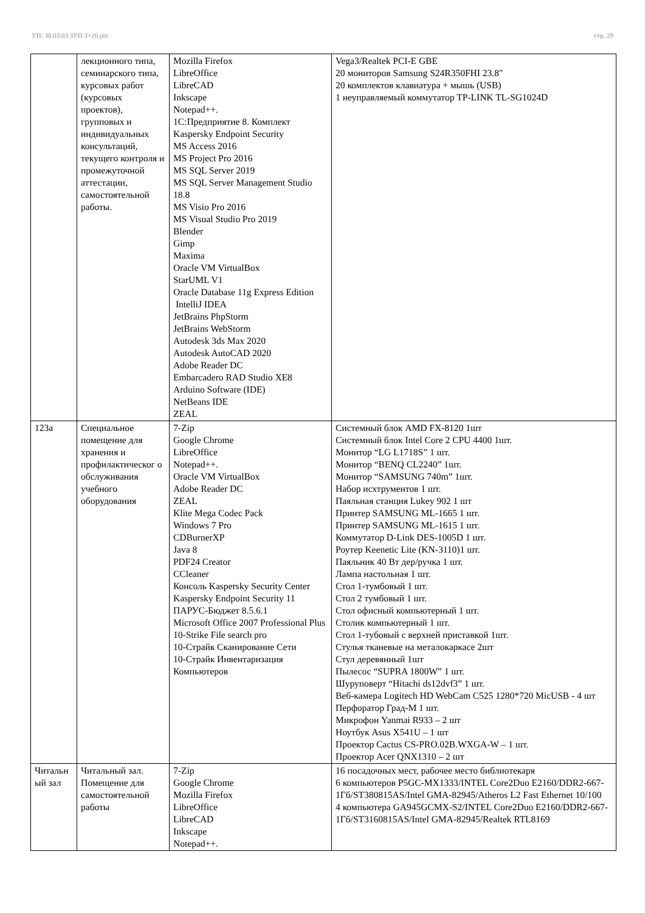УП: 38.03.03 ЗУП 3+20.plx стр. 29
| | лекционного типа, семинарского типа, курсовых работ (курсовых проектов), групповых и индивидуальных консультаций, текущего контроля и промежуточной аттестации, самостоятельной работы. | Mozilla Firefox LibreOffice LibreCAD Inkscape Notepad++. 1С:Предприятие 8. Комплект Kaspersky Endpoint Security MS Access 2016 MS Project Pro 2016 MS SQL Server 2019 MS SQL Server Management Studio 18.8 MS Visio Pro 2016 MS Visual Studio Pro 2019 Blender Gimp Maxima Oracle VM VirtualBox StarUML V1 Oracle Database 11g Express Edition IntelliJ IDEA JetBrains PhpStorm JetBrains WebStorm Autodesk 3ds Max 2020 Autodesk AutoCAD 2020 Adobe Reader DC Embarcadero RAD Studio XE8 Arduino Software (IDE) NetBeans IDE ZEAL | Vega3/Realtek PCI-E GBE 20 мониторов Samsung S24R350FHI 23.8" 20 комплектов клавиатура + мышь (USB) 1 неуправляемый коммутатор TP-LINK TL-SG1024D |
| 123а | Специальное помещение для хранения и профилактическог о обслуживания учебного оборудования | 7-Zip Google Chrome LibreOffice Notepad++. Oracle VM VirtualBox Adobe Reader DC ZEAL Klite Mega Codec Pack Windows 7 Pro CDBurnerXP Java 8 PDF24 Creator CCleaner Консоль Kaspersky Security Center Kaspersky Endpoint Security 11 ПАРУС-Бюджет 8.5.6.1 Microsoft Office 2007 Professional Plus 10-Strike File search pro 10-Страйк Сканирование Сети 10-Страйк Инвентаризация Компьютеров | Системный блок AMD FX-8120 1шт Системный блок Intel Core 2 CPU 4400 1шт. Монитор “LG L1718S” 1 шт. Монитор “BENQ CL2240” 1шт. Монитор “SAMSUNG 740m” 1шт. Набор исхтрументов 1 шт. Паяльная станция Lukey 902 1 шт Принтер SAMSUNG ML-1665 1 шт. Принтер SAMSUNG ML-1615 1 шт. Коммутатор D-Link DES-1005D 1 шт. Роутер Keenetic Lite (KN-3110)1 шт. Паяльник 40 Вт дер/ручка 1 шт. Лампа настольная 1 шт. Стол 1-тумбовый 1 шт. Стол 2 тумбовый 1 шт. Стол офисный компьютерный 1 шт. Столик компьютерный 1 шт. Стол 1-тубовый с верхней приставкой 1шт. Стулья тканевые на металокаркасе 2шт Стул деревянный 1шт Пылесос “SUPRA 1800W” 1 шт. Шуруповерт “Hitachi ds12dvf3” 1 шт. Веб-камера Logitech HD WebCam C525 1280*720 MicUSB - 4 шт Перфоратор Град-М 1 шт. Микрофон Yanmai R933 – 2 шт Ноутбук Asus X541U – 1 шт Проектор Cactus CS-PRO.02B.WXGA-W – 1 шт. Проектор Acer QNX1310 – 2 шт |
| Читальн ый зал | Читальный зал. Помещение для самостоятельной работы | 7-Zip Google Chrome Mozilla Firefox LibreOffice LibreCAD Inkscape Notepad++. | 16 посадочных мест, рабочее место библиотекаря 6 компьютеров P5GC-MX1333/INTEL Core2Duo E2160/DDR2-667-1Гб/ST380815AS/Intel GMA-82945/Atheros L2 Fast Ethernet 10/100 4 компьютера GA945GCMX-S2/INTEL Core2Duo E2160/DDR2-667-1Гб/ST3160815AS/Intel GMA-82945/Realtek RTL8169 |